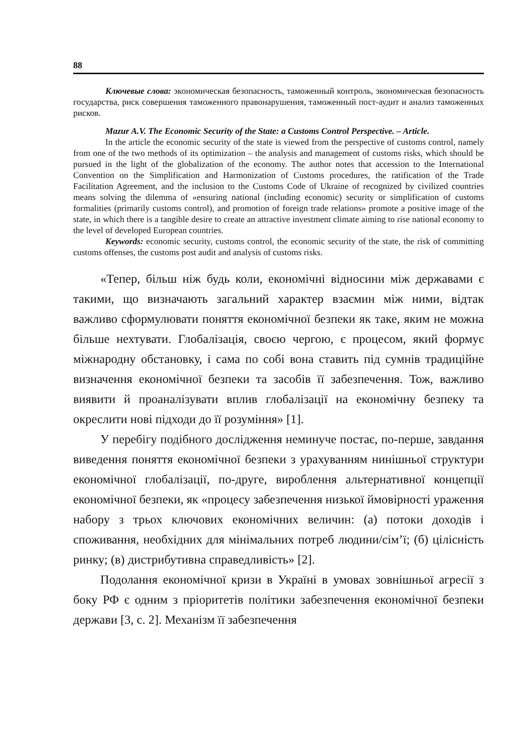88
Ключевые слова: экономическая безопасность, таможенный контроль, экономическая безопасность государства, риск совершения таможенного правонарушения, таможенный пост-аудит и анализ таможенных рисков.
Mazur A.V. The Economic Security of the State: a Customs Control Perspective. – Article.
In the article the economic security of the state is viewed from the perspective of customs control, namely from one of the two methods of its optimization – the analysis and management of customs risks, which should be pursued in the light of the globalization of the economy. The author notes that accession to the International Convention on the Simplification and Harmonization of Customs procedures, the ratification of the Trade Facilitation Agreement, and the inclusion to the Customs Code of Ukraine of recognized by civilized countries means solving the dilemma of «ensuring national (including economic) security or simplification of customs formalities (primarily customs control), and promotion of foreign trade relations» promote a positive image of the state, in which there is a tangible desire to create an attractive investment climate aiming to rise national economy to the level of developed European countries.
Keywords: economic security, customs control, the economic security of the state, the risk of committing customs offenses, the customs post audit and analysis of customs risks.
«Тепер, більш ніж будь коли, економічні відносини між державами є такими, що визначають загальний характер взаємин між ними, відтак важливо сформулювати поняття економічної безпеки як таке, яким не можна більше нехтувати. Глобалізація, своєю чергою, є процесом, який формує міжнародну обстановку, і сама по собі вона ставить під сумнів традиційне визначення економічної безпеки та засобів її забезпечення. Тож, важливо виявити й проаналізувати вплив глобалізації на економічну безпеку та окреслити нові підходи до її розуміння» [1].
У перебігу подібного дослідження неминуче постає, по-перше, завдання виведення поняття економічної безпеки з урахуванням нинішньої структури економічної глобалізації, по-друге, вироблення альтернативної концепції економічної безпеки, як «процесу забезпечення низької ймовірності ураження набору з трьох ключових економічних величин: (а) потоки доходів і споживання, необхідних для мінімальних потреб людини/сім’ї; (б) цілісність ринку; (в) дистрибутивна справедливість» [2].
Подолання економічної кризи в Україні в умовах зовнішньої агресії з боку РФ є одним з пріоритетів політики забезпечення економічної безпеки держави [3, с. 2]. Механізм її забезпечення